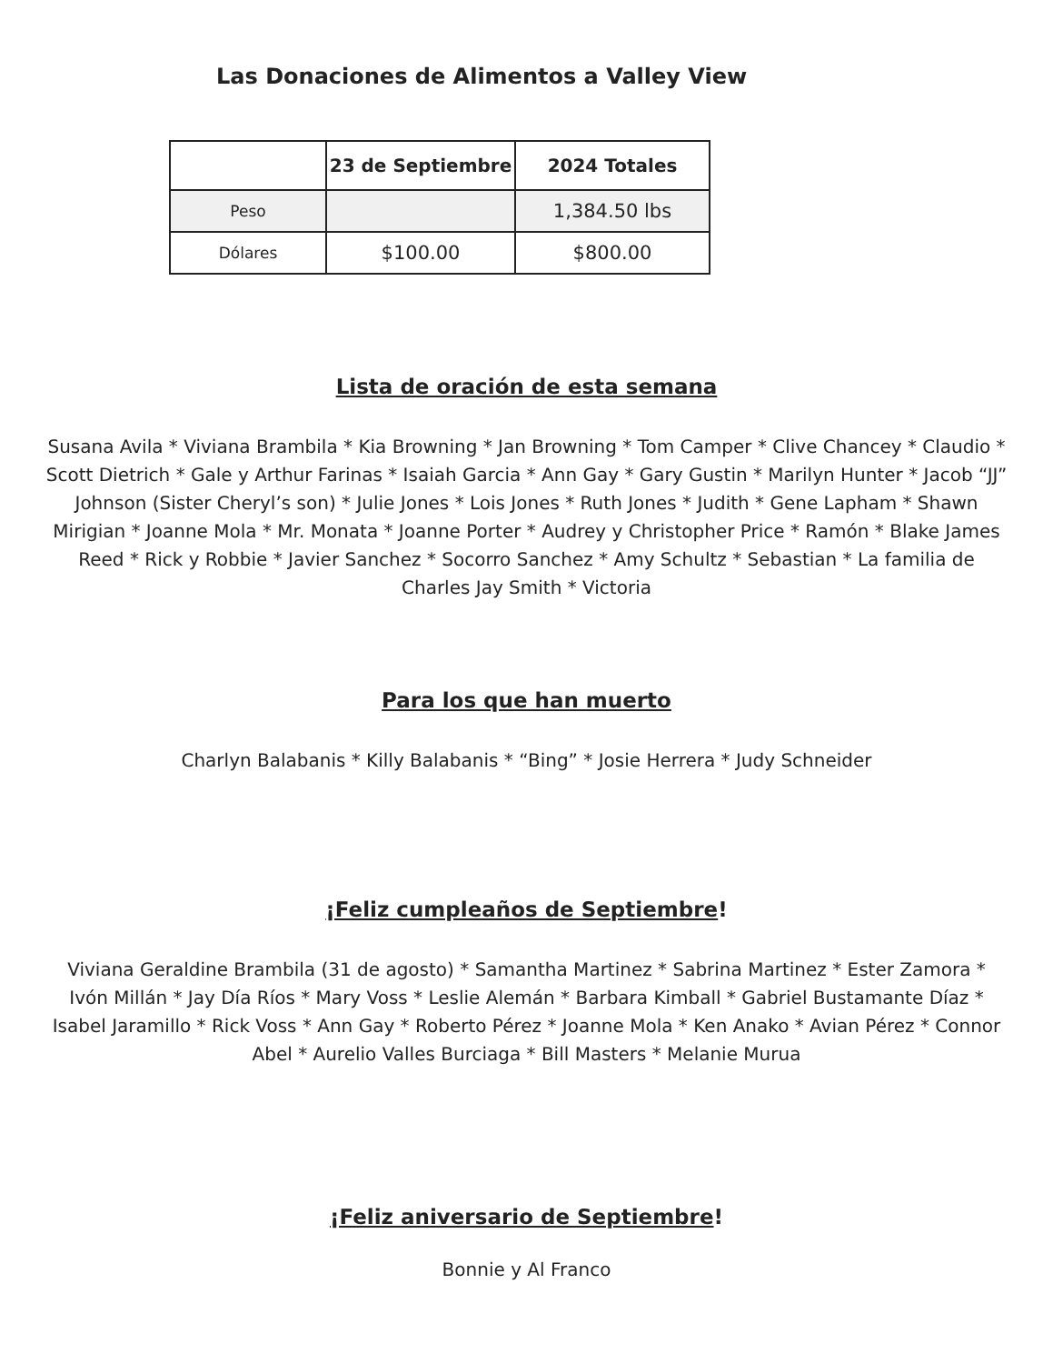Las Donaciones de Alimentos a Valley View
| | 23 de Septiembre | 2024 Totales |
| --- | --- | --- |
| Peso | | 1,384.50 lbs |
| Dólares | $100.00 | $800.00 |
Lista de oración de esta semana
Susana Avila * Viviana Brambila * Kia Browning * Jan Browning * Tom Camper * Clive Chancey * Claudio * Scott Dietrich * Gale y Arthur Farinas * Isaiah Garcia * Ann Gay * Gary Gustin * Marilyn Hunter * Jacob “JJ” Johnson (Sister Cheryl’s son) * Julie Jones * Lois Jones * Ruth Jones * Judith * Gene Lapham * Shawn Mirigian * Joanne Mola * Mr. Monata * Joanne Porter * Audrey y Christopher Price * Ramón * Blake James Reed * Rick y Robbie * Javier Sanchez * Socorro Sanchez * Amy Schultz * Sebastian * La familia de Charles Jay Smith * Victoria
Para los que han muerto
Charlyn Balabanis * Killy Balabanis * “Bing” * Josie Herrera * Judy Schneider
¡Feliz cumpleaños de Septiembre!
Viviana Geraldine Brambila (31 de agosto) * Samantha Martinez * Sabrina Martinez * Ester Zamora * Ivón Millán * Jay Día Ríos * Mary Voss * Leslie Alemán * Barbara Kimball * Gabriel Bustamante Díaz * Isabel Jaramillo * Rick Voss * Ann Gay * Roberto Pérez * Joanne Mola * Ken Anako * Avian Pérez * Connor Abel * Aurelio Valles Burciaga * Bill Masters * Melanie Murua
¡Feliz aniversario de Septiembre!
Bonnie y Al Franco